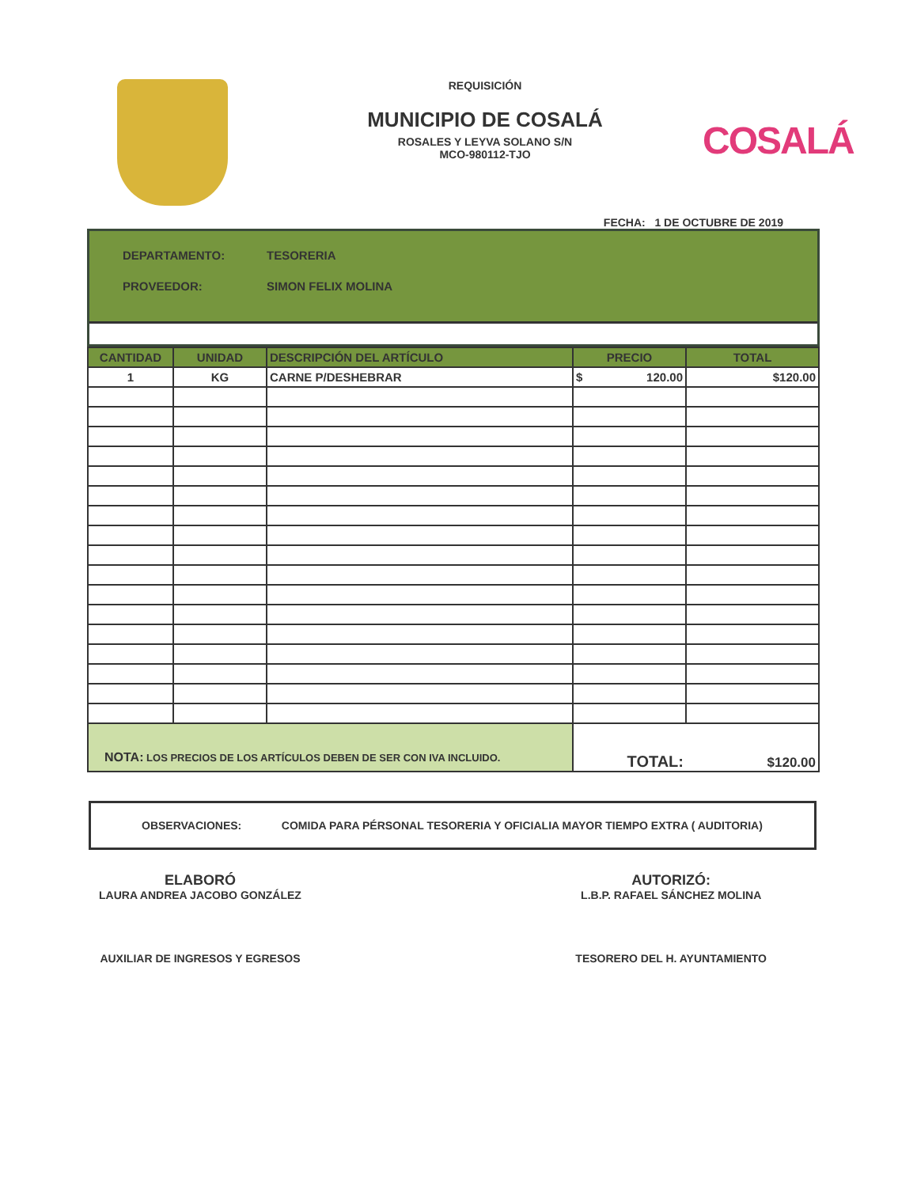REQUISICIÓN
MUNICIPIO DE COSALÁ
ROSALES Y LEYVA SOLANO S/N
MCO-980112-TJO
COSALÁ
FECHA: 1 DE OCTUBRE DE 2019
DEPARTAMENTO: TESORERIA
PROVEEDOR: SIMON FELIX MOLINA
| CANTIDAD | UNIDAD | DESCRIPCIÓN DEL ARTÍCULO | PRECIO | TOTAL |
| --- | --- | --- | --- | --- |
| 1 | KG | CARNE P/DESHEBRAR | $ 120.00 | $120.00 |
| NOTA: LOS PRECIOS DE LOS ARTÍCULOS DEBEN DE SER CON IVA INCLUIDO. | | | TOTAL: | $120.00 |
OBSERVACIONES: COMIDA PARA PÉRSONAL TESORERIA Y OFICIALIA MAYOR TIEMPO EXTRA ( AUDITORIA)
ELABORÓ
LAURA ANDREA JACOBO GONZÁLEZ
AUXILIAR DE INGRESOS Y EGRESOS
AUTORIZÓ:
L.B.P. RAFAEL SÁNCHEZ MOLINA
TESORERO DEL H. AYUNTAMIENTO